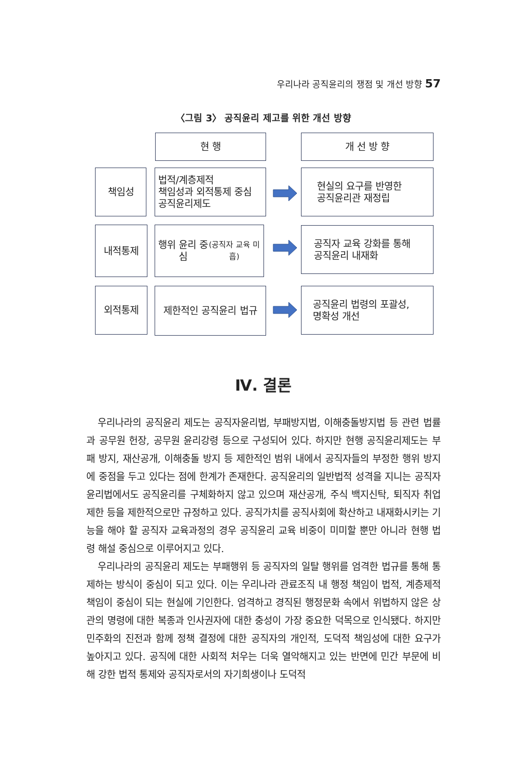우리나라 공직윤리의 쟁점 및 개선 방향 57
〈그림 3〉 공직윤리 제고를 위한 개선 방향
현 행 개 선 방 향
책임성
법적/계층제적
책임성과 외적통제 중심
공직윤리제도
현실의 요구를 반영한
공직윤리관 재정립
내적통제
행위 윤리 중심
(공직자 교육 미흡)
공직자 교육 강화를 통해
공직윤리 내재화
외적통제 제한적인 공직윤리 법규
공직윤리 법령의 포괄성,
명확성 개선
Ⅳ. 결론
우리나라의 공직윤리 제도는 공직자윤리법, 부패방지법, 이해충돌방지법 등 관련 법률과 공무원 헌장, 공무원 윤리강령 등으로 구성되어 있다. 하지만 현행 공직윤리제도는 부패 방지, 재산공개, 이해충돌 방지 등 제한적인 범위 내에서 공직자들의 부정한 행위 방지에 중점을 두고 있다는 점에 한계가 존재한다. 공직윤리의 일반법적 성격을 지니는 공직자윤리법에서도 공직윤리를 구체화하지 않고 있으며 재산공개, 주식 백지신탁, 퇴직자 취업제한 등을 제한적으로만 규정하고 있다. 공직가치를 공직사회에 확산하고 내재화시키는 기능을 해야 할 공직자 교육과정의 경우 공직윤리 교육 비중이 미미할 뿐만 아니라 현행 법령 해설 중심으로 이루어지고 있다.
우리나라의 공직윤리 제도는 부패행위 등 공직자의 일탈 행위를 엄격한 법규를 통해 통제하는 방식이 중심이 되고 있다. 이는 우리나라 관료조직 내 행정 책임이 법적, 계층제적 책임이 중심이 되는 현실에 기인한다. 엄격하고 경직된 행정문화 속에서 위법하지 않은 상관의 명령에 대한 복종과 인사권자에 대한 충성이 가장 중요한 덕목으로 인식됐다. 하지만 민주화의 진전과 함께 정책 결정에 대한 공직자의 개인적, 도덕적 책임성에 대한 요구가 높아지고 있다. 공직에 대한 사회적 처우는 더욱 열악해지고 있는 반면에 민간 부문에 비해 강한 법적 통제와 공직자로서의 자기희생이나 도덕적